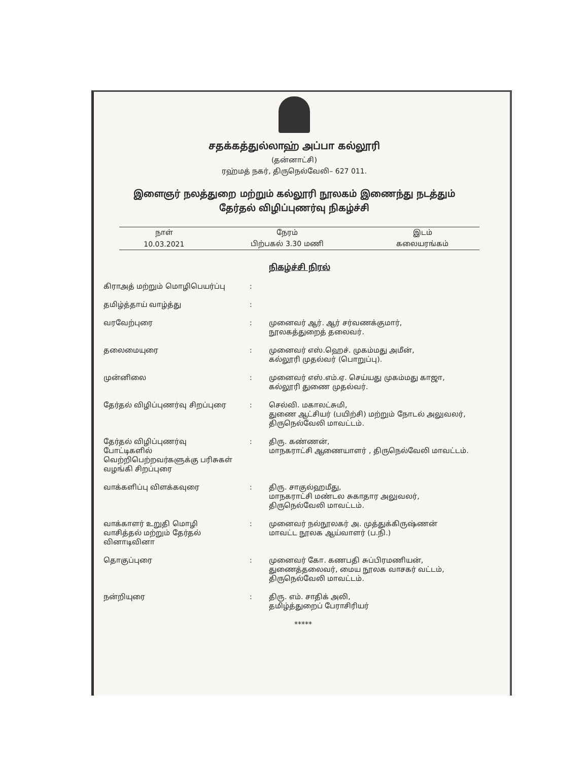சதக்கத்துல்லாஹ் அப்பா கல்லூரி
(தன்னாட்சி)
ரஹ்மத் நகர், திருநெல்வேலி– 627 011.
இளைஞர் நலத்துறை மற்றும் கல்லூரி நூலகம் இணைந்து நடத்தும்
தேர்தல் விழிப்புணர்வு நிகழ்ச்சி
| நாள் | நேரம் | இடம் |
| --- | --- | --- |
| 10.03.2021 | பிற்பகல் 3.30 மணி | கலையரங்கம் |
நிகழ்ச்சி நிரல்
| கிராஅத் மற்றும் மொழிபெயர்ப்பு | : | |
| தமிழ்த்தாய் வாழ்த்து | : | |
| வரவேற்புரை | : | முனைவர் ஆர். ஆர் சர்வணக்குமார், நூலகத்துறைத் தலைவர். |
| தலைமையுரை | : | முனைவர் எஸ்.ஹெச். முகம்மது அமீன், கல்லூரி முதல்வர் (பொறுப்பு). |
| முன்னிலை | : | முனைவர் எஸ்.எம்.ஏ. செய்யது முகம்மது காஜா, கல்லூரி துணை முதல்வர். |
| தேர்தல் விழிப்புணர்வு சிறப்புரை | : | செல்வி. மகாலட்சுமி, துணை ஆட்சியர் (பயிற்சி) மற்றும் நோடல் அலுவலர், திருநெல்வேலி மாவட்டம். |
| தேர்தல் விழிப்புணர்வு போட்டிகளில் வெற்றிபெற்றவர்களுக்கு பரிசுகள் வழங்கி சிறப்புரை | : | திரு. கண்ணன், மாநகராட்சி ஆணையாளர் , திருநெல்வேலி மாவட்டம். |
| வாக்களிப்பு விளக்கவுரை | : | திரு. சாகுல்ஹமீது, மாநகராட்சி மண்டல சுகாதார அலுவலர், திருநெல்வேலி மாவட்டம். |
| வாக்காளர் உறுதி மொழி வாசித்தல் மற்றும் தேர்தல் வினாடிவினா | : | முனைவர் நல்நூலகர் அ. முத்துக்கிருஷ்ணன் மாவட்ட நூலக ஆய்வாளர் (ப.நி.) |
| தொகுப்புரை | : | முனைவர் கோ. கணபதி சுப்பிரமணியன், துணைத்தலைவர், மைய நூலக வாசகர் வட்டம், திருநெல்வேலி மாவட்டம். |
| நன்றியுரை | : | திரு. எம். சாதிக் அலி, தமிழ்த்துறைப் பேராசிரியர் |
*****